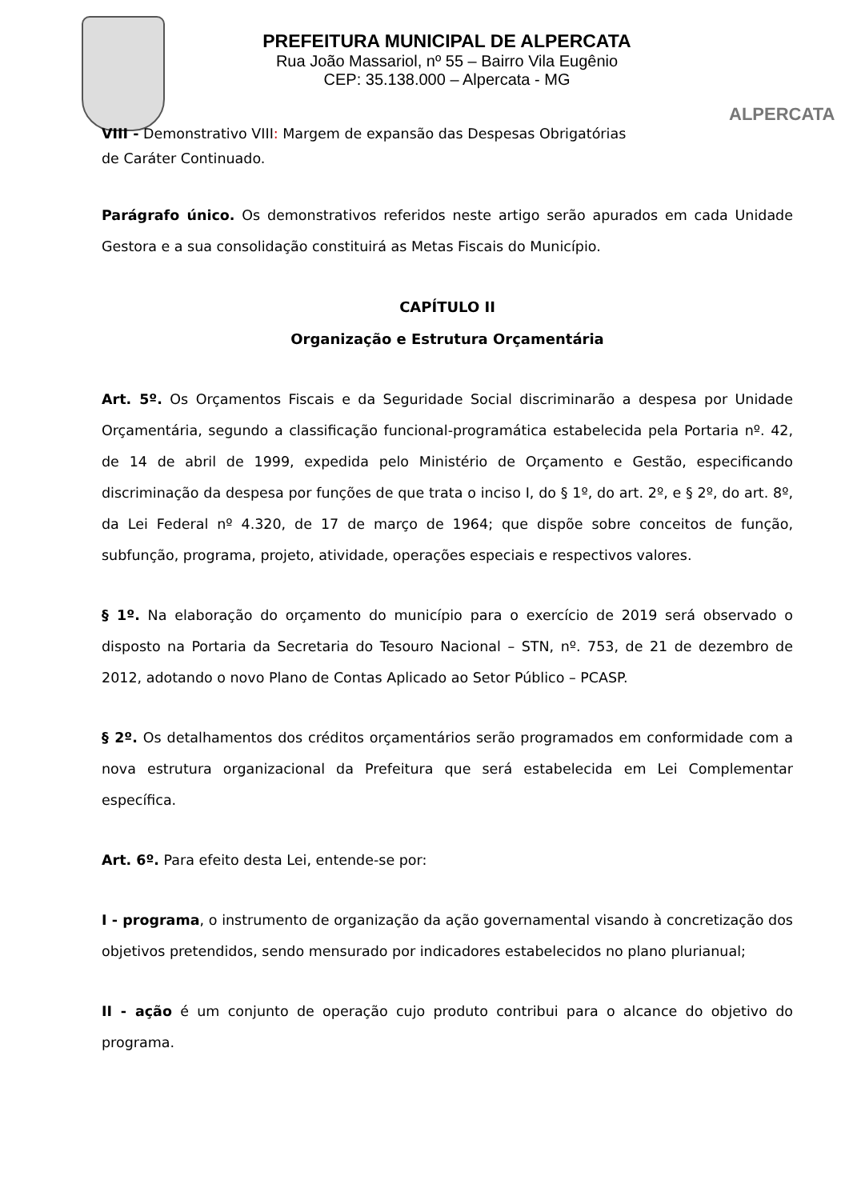PREFEITURA MUNICIPAL DE ALPERCATA
Rua João Massariol, nº 55 – Bairro Vila Eugênio
CEP: 35.138.000 – Alpercata - MG
ALPERCATA
VIII - Demonstrativo VIII: Margem de expansão das Despesas Obrigatórias
de Caráter Continuado.
Parágrafo único. Os demonstrativos referidos neste artigo serão apurados em cada Unidade Gestora e a sua consolidação constituirá as Metas Fiscais do Município.
CAPÍTULO II
Organização e Estrutura Orçamentária
Art. 5º. Os Orçamentos Fiscais e da Seguridade Social discriminarão a despesa por Unidade Orçamentária, segundo a classificação funcional-programática estabelecida pela Portaria nº. 42, de 14 de abril de 1999, expedida pelo Ministério de Orçamento e Gestão, especificando discriminação da despesa por funções de que trata o inciso I, do § 1º, do art. 2º, e § 2º, do art. 8º, da Lei Federal nº 4.320, de 17 de março de 1964; que dispõe sobre conceitos de função, subfunção, programa, projeto, atividade, operações especiais e respectivos valores.
§ 1º. Na elaboração do orçamento do município para o exercício de 2019 será observado o disposto na Portaria da Secretaria do Tesouro Nacional – STN, nº. 753, de 21 de dezembro de 2012, adotando o novo Plano de Contas Aplicado ao Setor Público – PCASP.
§ 2º. Os detalhamentos dos créditos orçamentários serão programados em conformidade com a nova estrutura organizacional da Prefeitura que será estabelecida em Lei Complementar específica.
Art. 6º. Para efeito desta Lei, entende-se por:
I - programa, o instrumento de organização da ação governamental visando à concretização dos objetivos pretendidos, sendo mensurado por indicadores estabelecidos no plano plurianual;
II - ação é um conjunto de operação cujo produto contribui para o alcance do objetivo do programa.